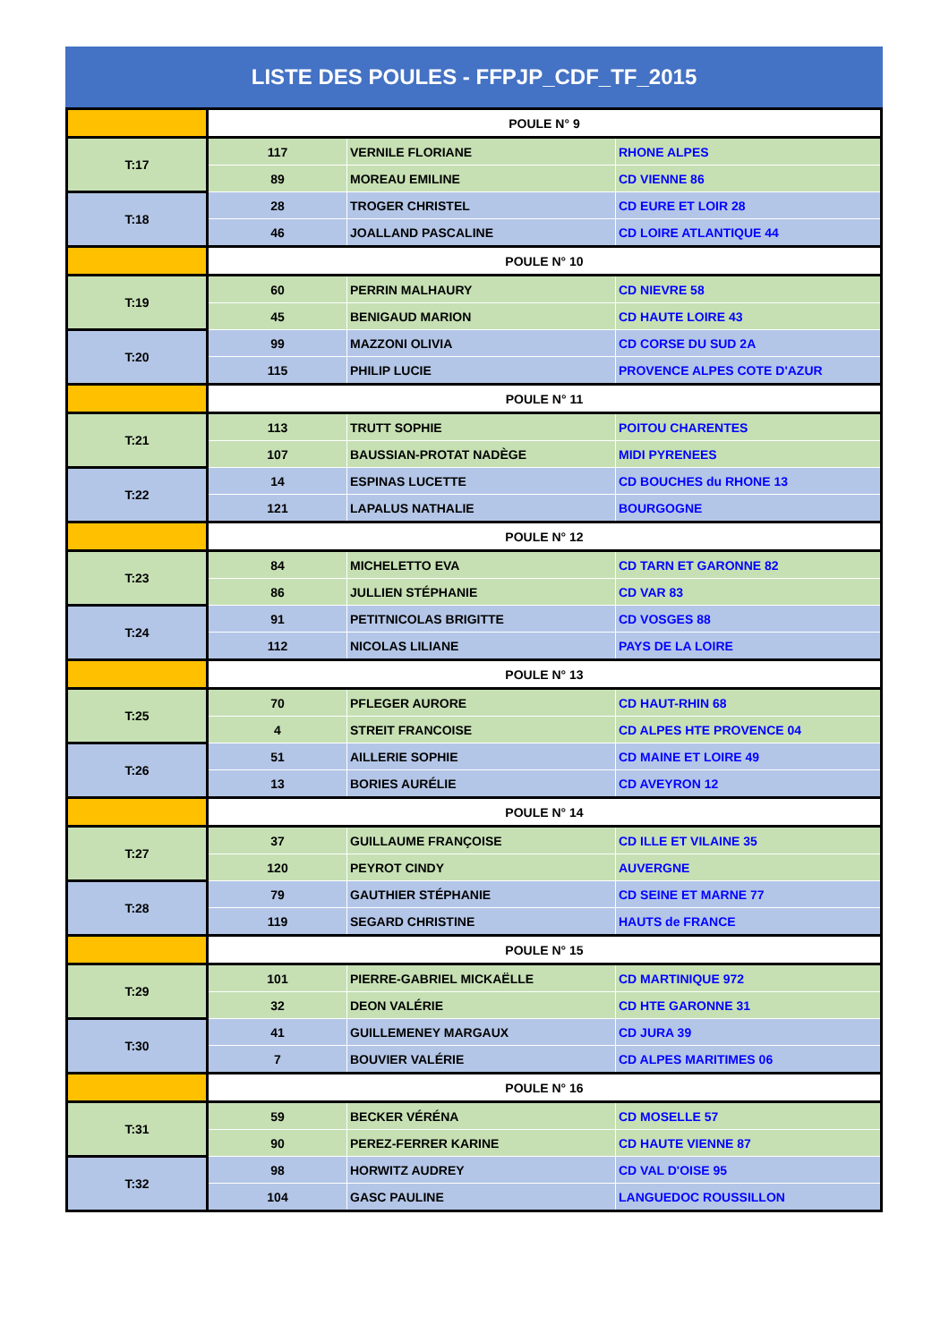LISTE DES POULES - FFPJP_CDF_TF_2015
| | POULE N° 9 | | |
| T:17 | 117 | VERNILE FLORIANE | RHONE ALPES |
| | 89 | MOREAU EMILINE | CD VIENNE 86 |
| T:18 | 28 | TROGER CHRISTEL | CD EURE ET LOIR 28 |
| | 46 | JOALLAND PASCALINE | CD LOIRE ATLANTIQUE 44 |
| | POULE N° 10 | | |
| T:19 | 60 | PERRIN MALHAURY | CD NIEVRE 58 |
| | 45 | BENIGAUD MARION | CD HAUTE LOIRE 43 |
| T:20 | 99 | MAZZONI OLIVIA | CD CORSE DU SUD 2A |
| | 115 | PHILIP LUCIE | PROVENCE ALPES COTE D'AZUR |
| | POULE N° 11 | | |
| T:21 | 113 | TRUTT SOPHIE | POITOU CHARENTES |
| | 107 | BAUSSIAN-PROTAT NADÈGE | MIDI PYRENEES |
| T:22 | 14 | ESPINAS LUCETTE | CD BOUCHES du RHONE 13 |
| | 121 | LAPALUS NATHALIE | BOURGOGNE |
| | POULE N° 12 | | |
| T:23 | 84 | MICHELETTO EVA | CD TARN ET GARONNE 82 |
| | 86 | JULLIEN STÉPHANIE | CD VAR 83 |
| T:24 | 91 | PETITNICOLAS BRIGITTE | CD VOSGES 88 |
| | 112 | NICOLAS LILIANE | PAYS DE LA LOIRE |
| | POULE N° 13 | | |
| T:25 | 70 | PFLEGER AURORE | CD HAUT-RHIN 68 |
| | 4 | STREIT FRANCOISE | CD ALPES HTE PROVENCE 04 |
| T:26 | 51 | AILLERIE SOPHIE | CD MAINE ET LOIRE 49 |
| | 13 | BORIES AURÉLIE | CD AVEYRON 12 |
| | POULE N° 14 | | |
| T:27 | 37 | GUILLAUME FRANÇOISE | CD ILLE ET VILAINE 35 |
| | 120 | PEYROT CINDY | AUVERGNE |
| T:28 | 79 | GAUTHIER STÉPHANIE | CD SEINE ET MARNE 77 |
| | 119 | SEGARD CHRISTINE | HAUTS de FRANCE |
| | POULE N° 15 | | |
| T:29 | 101 | PIERRE-GABRIEL MICKAËLLE | CD MARTINIQUE 972 |
| | 32 | DEON VALÉRIE | CD HTE GARONNE 31 |
| T:30 | 41 | GUILLEMENEY MARGAUX | CD JURA 39 |
| | 7 | BOUVIER VALÉRIE | CD ALPES MARITIMES 06 |
| | POULE N° 16 | | |
| T:31 | 59 | BECKER VÉRÉNA | CD MOSELLE 57 |
| | 90 | PEREZ-FERRER KARINE | CD HAUTE VIENNE 87 |
| T:32 | 98 | HORWITZ AUDREY | CD VAL D'OISE 95 |
| | 104 | GASC PAULINE | LANGUEDOC ROUSSILLON |